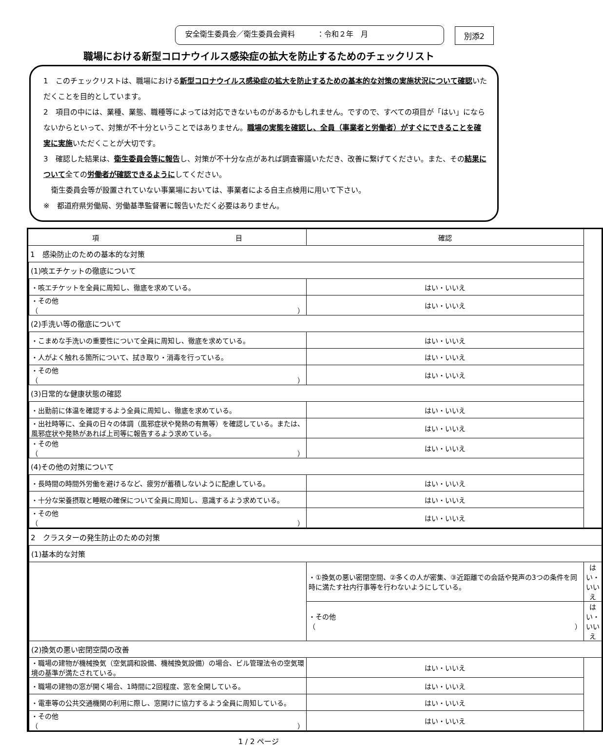安全衛生委員会／衛生委員会資料　　　：令和２年　月
別添2
職場における新型コロナウイルス感染症の拡大を防止するためのチェックリスト
1　このチェックリストは、職場における新型コロナウイルス感染症の拡大を防止するための基本的な対策の実施状況について確認いただくことを目的としています。
2　項目の中には、業種、業態、職種等によっては対応できないものがあるかもしれません。ですので、すべての項目が「はい」にならないからといって、対策が不十分ということではありません。職場の実態を確認し、全員（事業者と労働者）がすぐにできることを確実に実施いただくことが大切です。
3　確認した結果は、衛生委員会等に報告し、対策が不十分な点があれば調査審議いただき、改善に繋げてください。また、その結果について全ての労働者が確認できるようにしてください。
衛生委員会等が設置されていない事業場においては、事業者による自主点検用に用いて下さい。
※　都道府県労働局、労働基準監督署に報告いただく必要はありません。
| 項 目 | | | 確認 | |
| --- | --- | --- | --- | --- |
| 1 感染防止のための基本的な対策 | | | | |
| | (1)咳エチケットの徹底について | | | |
| | | ・咳エチケットを全員に周知し、徹底を求めている。 | はい・いいえ | |
| | | ・その他（ ） | はい・いいえ | |
| | (2)手洗い等の徹底について | | | |
| | | ・こまめな手洗いの重要性について全員に周知し、徹底を求めている。 | はい・いいえ | |
| | | ・人がよく触れる箇所について、拭き取り・消毒を行っている。 | はい・いいえ | |
| | | ・その他（ ） | はい・いいえ | |
| | (3)日常的な健康状態の確認 | | | |
| | | ・出勤前に体温を確認するよう全員に周知し、徹底を求めている。 | はい・いいえ | |
| | | ・出社時等に、全員の日々の体調（風邪症状や発熱の有無等）を確認している。または、風邪症状や発熱があれば上司等に報告するよう求めている。 | はい・いいえ | |
| | | ・その他（ ） | はい・いいえ | |
| | (4)その他の対策について | | | |
| | | ・長時間の時間外労働を避けるなど、疲労が蓄積しないように配慮している。 | はい・いいえ | |
| | | ・十分な栄養摂取と睡眠の確保について全員に周知し、意識するよう求めている。 | はい・いいえ | |
| | | ・その他（ ） | はい・いいえ | |
| | 2 クラスターの発生防止のための対策 | | | |
| | | (1)基本的な対策 | | |
| | | | ・①換気の悪い密閉空間、②多くの人が密集、③近距離での会話や発声の3つの条件を同時に満たす社内行事等を行わないようにしている。 | はい・いいえ |
| | | | ・その他（ ） | はい・いいえ |
| | | (2)換気の悪い密閉空間の改善 | | |
| | | ・職場の建物が機械換気（空気調和設備、機械換気設備）の場合、ビル管理法令の空気環境の基準が満たされている。 | はい・いいえ | |
| | | ・職場の建物の窓が開く場合、1時間に2回程度、窓を全開している。 | はい・いいえ | |
| | | ・電車等の公共交通機関の利用に際し、窓開けに協力するよう全員に周知している。 | はい・いいえ | |
| | | ・その他（ ） | はい・いいえ | |
1 / 2 ページ